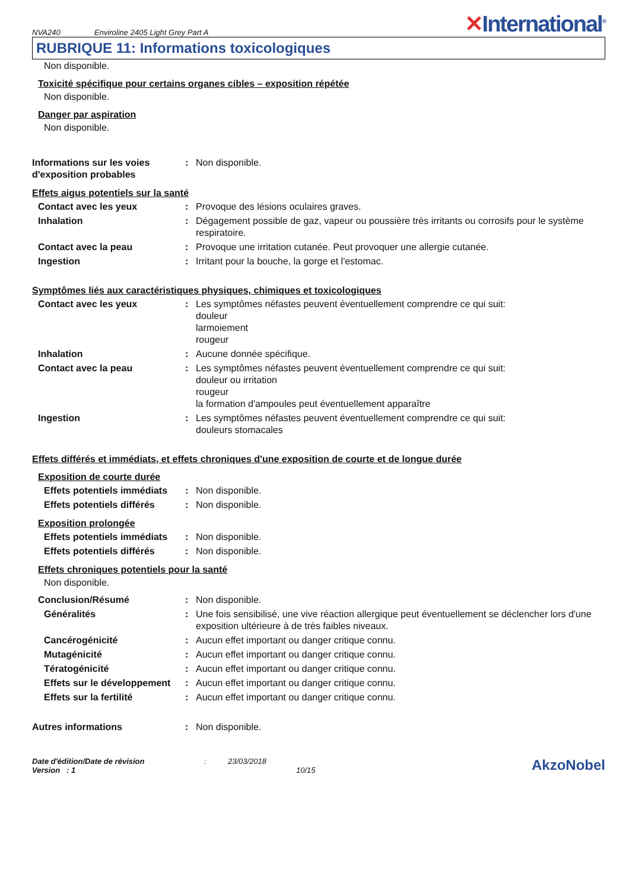NVA240
Enviroline 2405 Light Grey Part A
✕International<sup>®</sup>
RUBRIQUE 11: Informations toxicologiques
Non disponible.
Toxicité spécifique pour certains organes cibles – exposition répétée
Non disponible.
Danger par aspiration
Non disponible.
Informations sur les voies d'exposition probables
: Non disponible.
Effets aigus potentiels sur la santé
Contact avec les yeux : Provoque des lésions oculaires graves.
Inhalation : Dégagement possible de gaz, vapeur ou poussière très irritants ou corrosifs pour le système respiratoire.
Contact avec la peau : Provoque une irritation cutanée. Peut provoquer une allergie cutanée.
Ingestion : Irritant pour la bouche, la gorge et l'estomac.
Symptômes liés aux caractéristiques physiques, chimiques et toxicologiques
Contact avec les yeux : Les symptômes néfastes peuvent éventuellement comprendre ce qui suit:
douleur
larmoiement
rougeur
Inhalation : Aucune donnée spécifique.
Contact avec la peau : Les symptômes néfastes peuvent éventuellement comprendre ce qui suit:
douleur ou irritation
rougeur
la formation d'ampoules peut éventuellement apparaître
Ingestion : Les symptômes néfastes peuvent éventuellement comprendre ce qui suit:
douleurs stomacales
Effets différés et immédiats, et effets chroniques d'une exposition de courte et de longue durée
Exposition de courte durée
Effets potentiels immédiats
: Non disponible.
Effets potentiels différés
: Non disponible.
Exposition prolongée
Effets potentiels immédiats
: Non disponible.
Effets potentiels différés
: Non disponible.
Effets chroniques potentiels pour la santé
Non disponible.
Conclusion/Résumé : Non disponible.
Généralités : Une fois sensibilisé, une vive réaction allergique peut éventuellement se déclencher lors d'une exposition ultérieure à de très faibles niveaux.
Cancérogénicité : Aucun effet important ou danger critique connu.
Mutagénicité : Aucun effet important ou danger critique connu.
Tératogénicité : Aucun effet important ou danger critique connu.
Effets sur le développement
: Aucun effet important ou danger critique connu.
Effets sur la fertilité : Aucun effet important ou danger critique connu.
Autres informations : Non disponible.
Date d'édition/Date de révision
Version : 1
: 23/03/2018
10/15
AkzoNobel